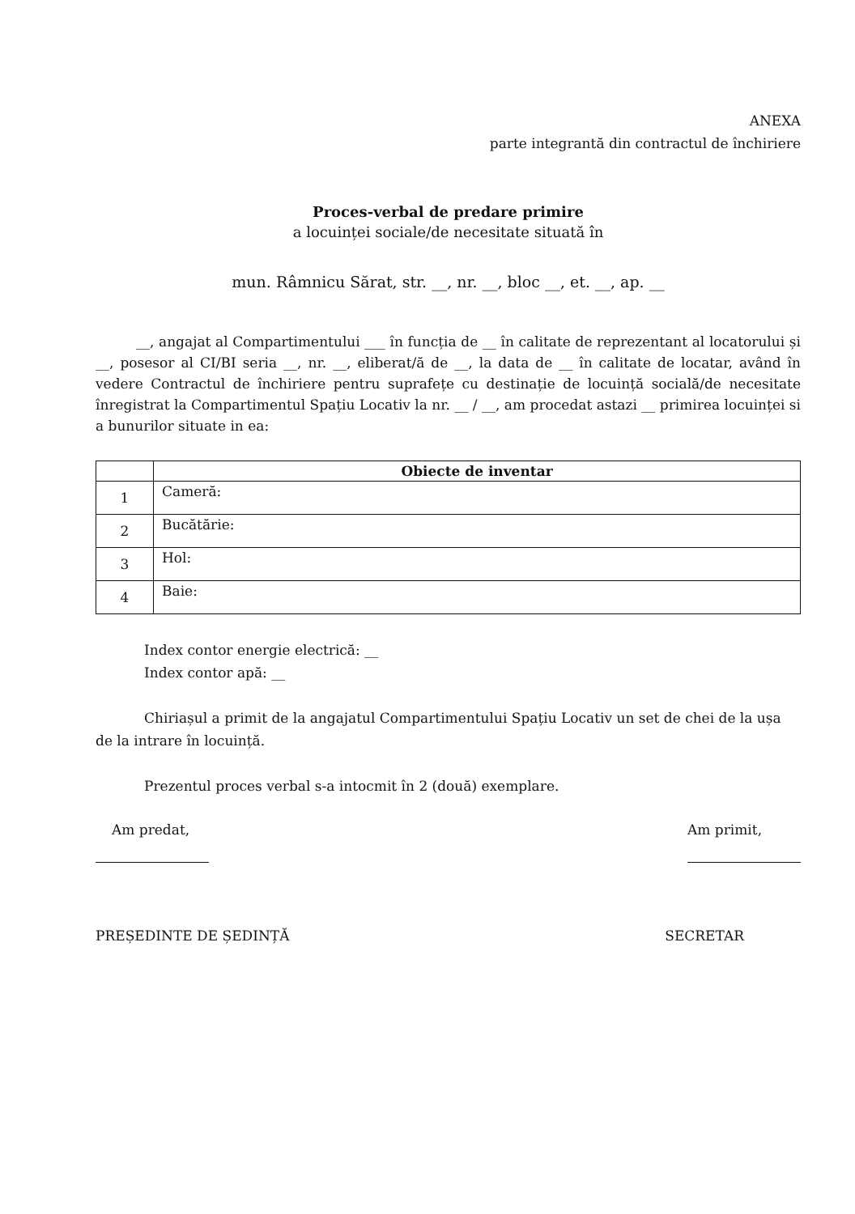ANEXA
parte integrantă din contractul de închiriere
Proces-verbal de predare primire
a locuinței sociale/de necesitate situată în
mun. Râmnicu Sărat, str. __, nr. __, bloc __, et. __, ap. __
__, angajat al Compartimentului ___ în funcția de __ în calitate de reprezentant al locatorului și __, posesor al CI/BI seria __, nr. __, eliberat/ă de __, la data de __ în calitate de locatar, având în vedere Contractul de închiriere pentru suprafețe cu destinație de locuință socială/de necesitate înregistrat la Compartimentul Spațiu Locativ la nr. __ / __, am procedat astazi __ primirea locuinței si a bunurilor situate in ea:
| | Obiecte de inventar |
| --- | --- |
| 1 | Cameră: |
| 2 | Bucătărie: |
| 3 | Hol: |
| 4 | Baie: |
Index contor energie electrică: __
Index contor apă: __
Chiriașul a primit de la angajatul Compartimentului Spațiu Locativ un set de chei de la ușa de la intrare în locuință.
Prezentul proces verbal s-a intocmit în 2 (două) exemplare.
Am predat, Am primit,
PREȘEDINTE DE ȘEDINȚĂ SECRETAR